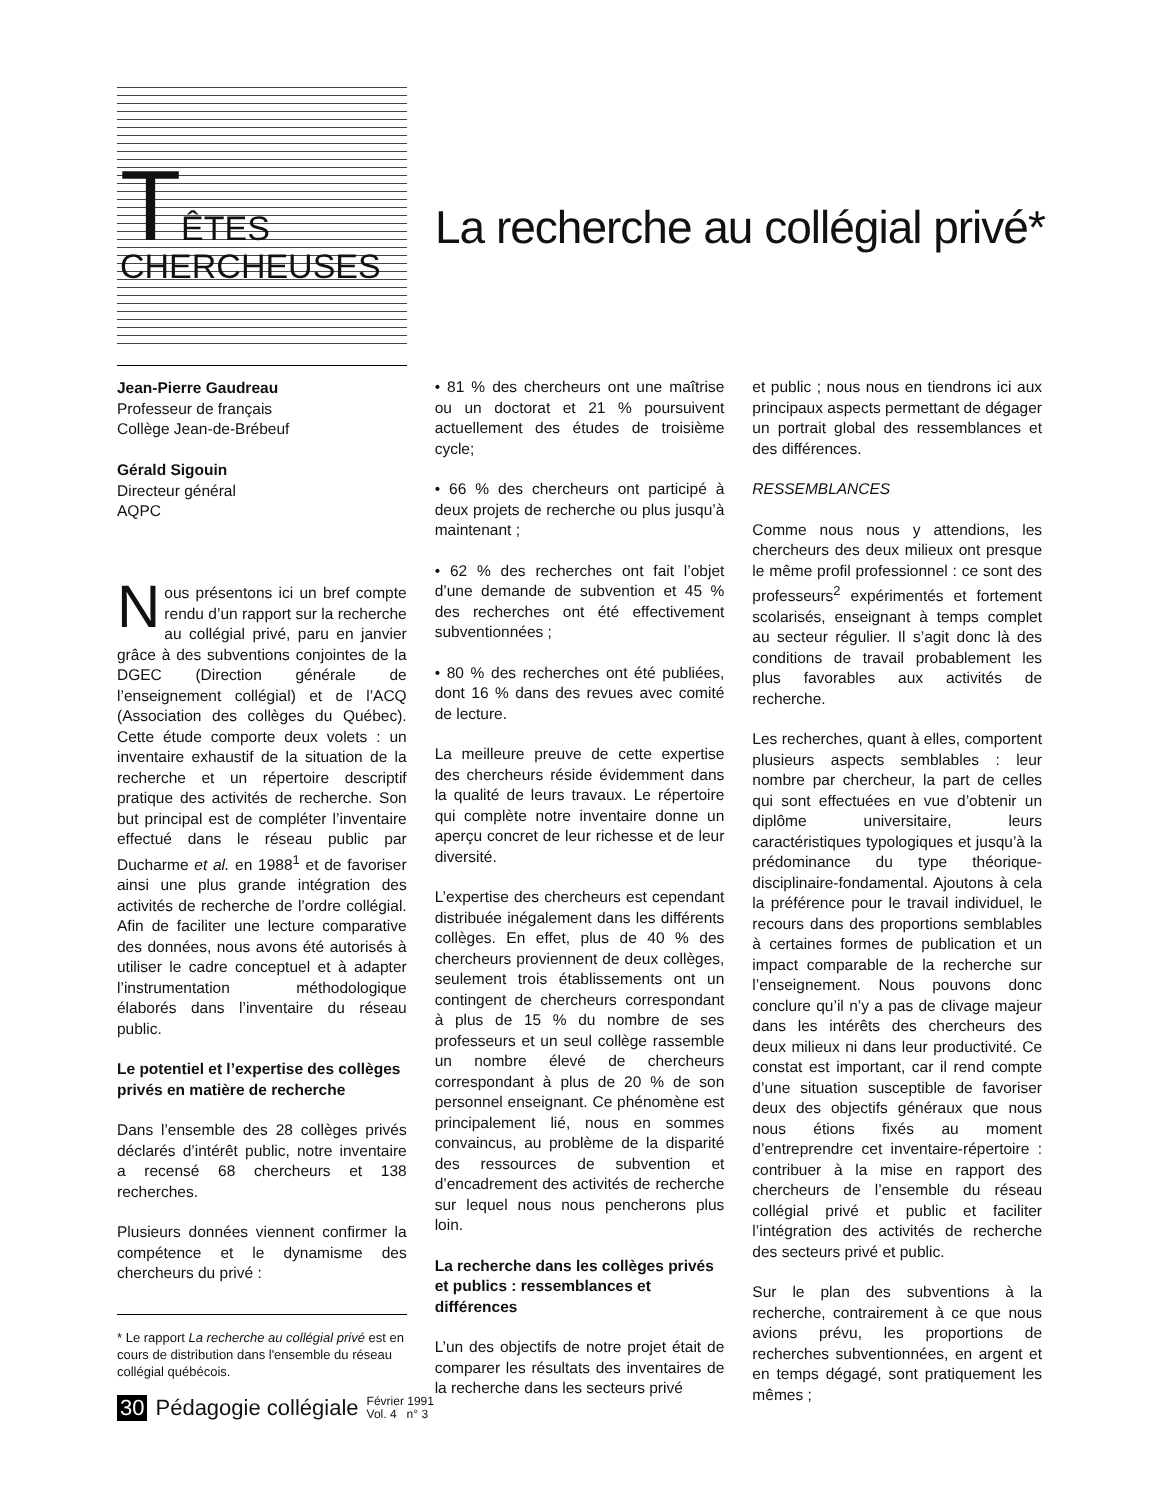TÊTES
CHERCHEUSES
La recherche au collégial privé*
Jean-Pierre Gaudreau
Professeur de français
Collège Jean-de-Brébeuf
Gérald Sigouin
Directeur général
AQPC
Nous présentons ici un bref compte rendu d’un rapport sur la recherche au collégial privé, paru en janvier grâce à des subventions conjointes de la DGEC (Direction générale de l’enseignement collégial) et de l’ACQ (Association des collèges du Québec). Cette étude comporte deux volets : un inventaire exhaustif de la situation de la recherche et un répertoire descriptif pratique des activités de recherche. Son but principal est de compléter l’inventaire effectué dans le réseau public par Ducharme et al. en 1988<sup>1</sup> et de favoriser ainsi une plus grande intégration des activités de recherche de l’ordre collégial. Afin de faciliter une lecture comparative des données, nous avons été autorisés à utiliser le cadre conceptuel et à adapter l’instrumentation méthodologique élaborés dans l’inventaire du réseau public.
Le potentiel et l’expertise des collèges privés en matière de recherche
Dans l’ensemble des 28 collèges privés déclarés d’intérêt public, notre inventaire a recensé 68 chercheurs et 138 recherches.
Plusieurs données viennent confirmer la compétence et le dynamisme des chercheurs du privé :
* Le rapport La recherche au collégial privé est en cours de distribution dans l'ensemble du réseau collégial québécois.
• 81 % des chercheurs ont une maîtrise ou un doctorat et 21 % poursuivent actuellement des études de troisième cycle;
• 66 % des chercheurs ont participé à deux projets de recherche ou plus jusqu’à maintenant ;
• 62 % des recherches ont fait l’objet d’une demande de subvention et 45 % des recherches ont été effectivement subventionnées ;
• 80 % des recherches ont été publiées, dont 16 % dans des revues avec comité de lecture.
La meilleure preuve de cette expertise des chercheurs réside évidemment dans la qualité de leurs travaux. Le répertoire qui complète notre inventaire donne un aperçu concret de leur richesse et de leur diversité.
L’expertise des chercheurs est cependant distribuée inégalement dans les différents collèges. En effet, plus de 40 % des chercheurs proviennent de deux collèges, seulement trois établissements ont un contingent de chercheurs correspondant à plus de 15 % du nombre de ses professeurs et un seul collège rassemble un nombre élevé de chercheurs correspondant à plus de 20 % de son personnel enseignant. Ce phénomène est principalement lié, nous en sommes convaincus, au problème de la disparité des ressources de subvention et d’encadrement des activités de recherche sur lequel nous nous pencherons plus loin.
La recherche dans les collèges privés et publics : ressemblances et différences
L’un des objectifs de notre projet était de comparer les résultats des inventaires de la recherche dans les secteurs privé
et public ; nous nous en tiendrons ici aux principaux aspects permettant de dégager un portrait global des ressemblances et des différences.
RESSEMBLANCES
Comme nous nous y attendions, les chercheurs des deux milieux ont presque le même profil professionnel : ce sont des professeurs<sup>2</sup> expérimentés et fortement scolarisés, enseignant à temps complet au secteur régulier. Il s’agit donc là des conditions de travail probablement les plus favorables aux activités de recherche.
Les recherches, quant à elles, comportent plusieurs aspects semblables : leur nombre par chercheur, la part de celles qui sont effectuées en vue d’obtenir un diplôme universitaire, leurs caractéristiques typologiques et jusqu’à la prédominance du type théorique-disciplinaire-fondamental. Ajoutons à cela la préférence pour le travail individuel, le recours dans des proportions semblables à certaines formes de publication et un impact comparable de la recherche sur l’enseignement. Nous pouvons donc conclure qu’il n’y a pas de clivage majeur dans les intérêts des chercheurs des deux milieux ni dans leur productivité. Ce constat est important, car il rend compte d’une situation susceptible de favoriser deux des objectifs généraux que nous nous étions fixés au moment d’entreprendre cet inventaire-répertoire : contribuer à la mise en rapport des chercheurs de l’ensemble du réseau collégial privé et public et faciliter l’intégration des activités de recherche des secteurs privé et public.
Sur le plan des subventions à la recherche, contrairement à ce que nous avions prévu, les proportions de recherches subventionnées, en argent et en temps dégagé, sont pratiquement les mêmes ;
30 Pédagogie collégiale Février 1991
Vol. 4 n° 3